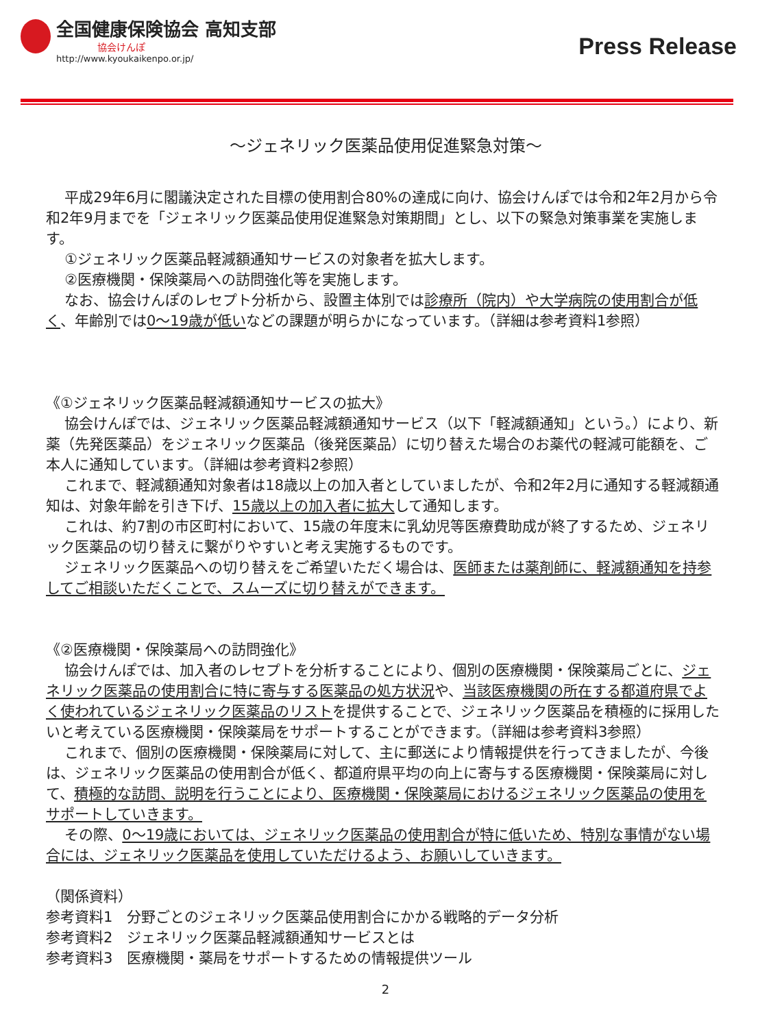全国健康保険協会 高知支部
協会けんぽ
http://www.kyoukaikenpo.or.jp/
Press Release
～ジェネリック医薬品使用促進緊急対策～
平成29年6月に閣議決定された目標の使用割合80%の達成に向け、協会けんぽでは令和2年2月から令和2年9月までを「ジェネリック医薬品使用促進緊急対策期間」とし、以下の緊急対策事業を実施します。
①ジェネリック医薬品軽減額通知サービスの対象者を拡大します。
②医療機関・保険薬局への訪問強化等を実施します。
なお、協会けんぽのレセプト分析から、設置主体別では診療所（院内）や大学病院の使用割合が低く、年齢別では0～19歳が低いなどの課題が明らかになっています。（詳細は参考資料1参照）
《①ジェネリック医薬品軽減額通知サービスの拡大》
協会けんぽでは、ジェネリック医薬品軽減額通知サービス（以下「軽減額通知」という。）により、新薬（先発医薬品）をジェネリック医薬品（後発医薬品）に切り替えた場合のお薬代の軽減可能額を、ご本人に通知しています。（詳細は参考資料2参照）
これまで、軽減額通知対象者は18歳以上の加入者としていましたが、令和2年2月に通知する軽減額通知は、対象年齢を引き下げ、15歳以上の加入者に拡大して通知します。
これは、約7割の市区町村において、15歳の年度末に乳幼児等医療費助成が終了するため、ジェネリック医薬品の切り替えに繋がりやすいと考え実施するものです。
ジェネリック医薬品への切り替えをご希望いただく場合は、医師または薬剤師に、軽減額通知を持参してご相談いただくことで、スムーズに切り替えができます。
《②医療機関・保険薬局への訪問強化》
協会けんぽでは、加入者のレセプトを分析することにより、個別の医療機関・保険薬局ごとに、ジェネリック医薬品の使用割合に特に寄与する医薬品の処方状況や、当該医療機関の所在する都道府県でよく使われているジェネリック医薬品のリストを提供することで、ジェネリック医薬品を積極的に採用したいと考えている医療機関・保険薬局をサポートすることができます。（詳細は参考資料3参照）
これまで、個別の医療機関・保険薬局に対して、主に郵送により情報提供を行ってきましたが、今後は、ジェネリック医薬品の使用割合が低く、都道府県平均の向上に寄与する医療機関・保険薬局に対して、積極的な訪問、説明を行うことにより、医療機関・保険薬局におけるジェネリック医薬品の使用をサポートしていきます。
その際、0～19歳においては、ジェネリック医薬品の使用割合が特に低いため、特別な事情がない場合には、ジェネリック医薬品を使用していただけるよう、お願いしていきます。
（関係資料）
参考資料1　分野ごとのジェネリック医薬品使用割合にかかる戦略的データ分析
参考資料2　ジェネリック医薬品軽減額通知サービスとは
参考資料3　医療機関・薬局をサポートするための情報提供ツール
2